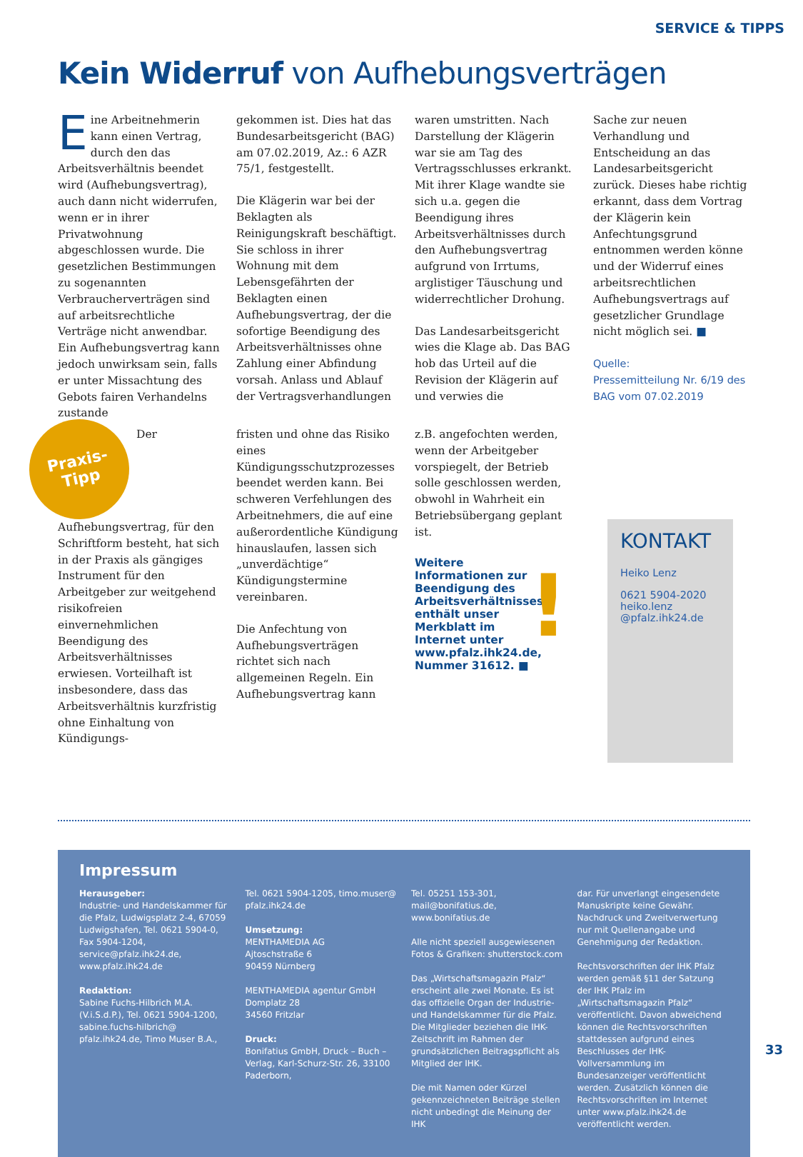SERVICE & TIPPS
Kein Widerruf von Aufhebungsverträgen
Eine Arbeitnehmerin kann einen Vertrag, durch den das Arbeitsverhältnis beendet wird (Aufhebungsvertrag), auch dann nicht widerrufen, wenn er in ihrer Privatwohnung abgeschlossen wurde. Die gesetzlichen Bestimmungen zu sogenannten Verbraucherverträgen sind auf arbeitsrechtliche Verträge nicht anwendbar. Ein Aufhebungsvertrag kann jedoch unwirksam sein, falls er unter Missachtung des Gebots fairen Verhandelns zustande
gekommen ist. Dies hat das Bundesarbeitsgericht (BAG) am 07.02.2019, Az.: 6 AZR 75/1, festgestellt.
Die Klägerin war bei der Beklagten als Reinigungskraft beschäftigt. Sie schloss in ihrer Wohnung mit dem Lebensgefährten der Beklagten einen Aufhebungsvertrag, der die sofortige Beendigung des Arbeitsverhältnisses ohne Zahlung einer Abfindung vorsah. Anlass und Ablauf der Vertragsverhandlungen
waren umstritten. Nach Darstellung der Klägerin war sie am Tag des Vertragsschlusses erkrankt. Mit ihrer Klage wandte sie sich u.a. gegen die Beendigung ihres Arbeitsverhältnisses durch den Aufhebungsvertrag aufgrund von Irrtums, arglistiger Täuschung und widerrechtlicher Drohung.
Das Landesarbeitsgericht wies die Klage ab. Das BAG hob das Urteil auf die Revision der Klägerin auf und verwies die
Sache zur neuen Verhandlung und Entscheidung an das Landesarbeitsgericht zurück. Dieses habe richtig erkannt, dass dem Vortrag der Klägerin kein Anfechtungsgrund entnommen werden könne und der Widerruf eines arbeitsrechtlichen Aufhebungsvertrags auf gesetzlicher Grundlage nicht möglich sei. ■
Quelle:
Pressemitteilung Nr. 6/19 des BAG vom 07.02.2019
Praxis-
Tipp
Der Aufhebungsvertrag, für den Schriftform besteht, hat sich in der Praxis als gängiges Instrument für den Arbeitgeber zur weitgehend risikofreien einvernehmlichen Beendigung des Arbeitsverhältnisses erwiesen. Vorteilhaft ist insbesondere, dass das Arbeitsverhältnis kurzfristig ohne Einhaltung von Kündigungs-
fristen und ohne das Risiko eines Kündigungsschutzprozesses beendet werden kann. Bei schweren Verfehlungen des Arbeitnehmers, die auf eine außerordentliche Kündigung hinauslaufen, lassen sich „unverdächtige“ Kündigungstermine vereinbaren.
Die Anfechtung von Aufhebungsverträgen richtet sich nach allgemeinen Regeln. Ein Aufhebungsvertrag kann
z.B. angefochten werden, wenn der Arbeitgeber vorspiegelt, der Betrieb solle geschlossen werden, obwohl in Wahrheit ein Betriebsübergang geplant ist.
Weitere Informationen zur Beendigung des Arbeitsverhältnisses enthält unser Merkblatt im Internet unter www.pfalz.ihk24.de, Nummer 31612. ■
!
KONTAKT
Heiko Lenz
0621 5904-2020
heiko.lenz
@pfalz.ihk24.de
Impressum
Herausgeber:
Industrie- und Handelskammer für die Pfalz, Ludwigsplatz 2-4, 67059 Ludwigshafen, Tel. 0621 5904-0, Fax 5904-1204, service@pfalz.ihk24.de, www.pfalz.ihk24.de
Redaktion:
Sabine Fuchs-Hilbrich M.A. (V.i.S.d.P.), Tel. 0621 5904-1200, sabine.fuchs-hilbrich@ pfalz.ihk24.de, Timo Muser B.A.,
Tel. 0621 5904-1205, timo.muser@ pfalz.ihk24.de
Umsetzung:
MENTHAMEDIA AG
Ajtoschstraße 6
90459 Nürnberg
MENTHAMEDIA agentur GmbH
Domplatz 28
34560 Fritzlar
Druck:
Bonifatius GmbH, Druck – Buch – Verlag, Karl-Schurz-Str. 26, 33100 Paderborn,
Tel. 05251 153-301, mail@bonifatius.de, www.bonifatius.de
Alle nicht speziell ausgewiesenen Fotos & Grafiken: shutterstock.com
Das „Wirtschaftsmagazin Pfalz“ erscheint alle zwei Monate. Es ist das offizielle Organ der Industrie- und Handelskammer für die Pfalz. Die Mitglieder beziehen die IHK-Zeitschrift im Rahmen der grundsätzlichen Beitragspflicht als Mitglied der IHK.
Die mit Namen oder Kürzel gekennzeichneten Beiträge stellen nicht unbedingt die Meinung der IHK
dar. Für unverlangt eingesendete Manuskripte keine Gewähr. Nachdruck und Zweitverwertung nur mit Quellenangabe und Genehmigung der Redaktion.
Rechtsvorschriften der IHK Pfalz werden gemäß §11 der Satzung der IHK Pfalz im „Wirtschaftsmagazin Pfalz“ veröffentlicht. Davon abweichend können die Rechtsvorschriften stattdessen aufgrund eines Beschlusses der IHK-Vollversammlung im Bundesanzeiger veröffentlicht werden. Zusätzlich können die Rechtsvorschriften im Internet unter www.pfalz.ihk24.de veröffentlicht werden.
33